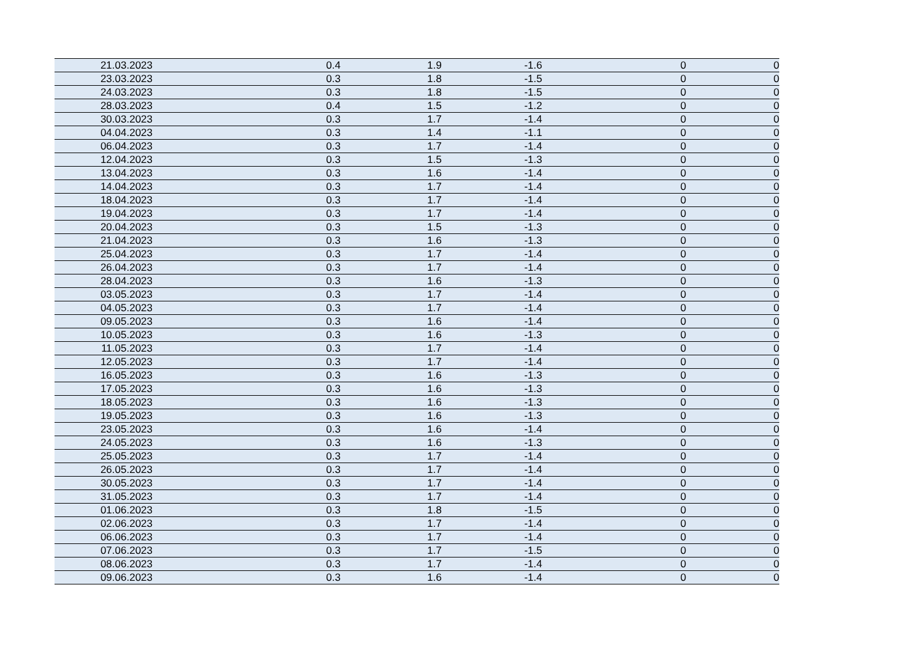| 21.03.2023 | 0.4 | 1.9 | -1.6 | 0 | 0 |
| 23.03.2023 | 0.3 | 1.8 | -1.5 | 0 | 0 |
| 24.03.2023 | 0.3 | 1.8 | -1.5 | 0 | 0 |
| 28.03.2023 | 0.4 | 1.5 | -1.2 | 0 | 0 |
| 30.03.2023 | 0.3 | 1.7 | -1.4 | 0 | 0 |
| 04.04.2023 | 0.3 | 1.4 | -1.1 | 0 | 0 |
| 06.04.2023 | 0.3 | 1.7 | -1.4 | 0 | 0 |
| 12.04.2023 | 0.3 | 1.5 | -1.3 | 0 | 0 |
| 13.04.2023 | 0.3 | 1.6 | -1.4 | 0 | 0 |
| 14.04.2023 | 0.3 | 1.7 | -1.4 | 0 | 0 |
| 18.04.2023 | 0.3 | 1.7 | -1.4 | 0 | 0 |
| 19.04.2023 | 0.3 | 1.7 | -1.4 | 0 | 0 |
| 20.04.2023 | 0.3 | 1.5 | -1.3 | 0 | 0 |
| 21.04.2023 | 0.3 | 1.6 | -1.3 | 0 | 0 |
| 25.04.2023 | 0.3 | 1.7 | -1.4 | 0 | 0 |
| 26.04.2023 | 0.3 | 1.7 | -1.4 | 0 | 0 |
| 28.04.2023 | 0.3 | 1.6 | -1.3 | 0 | 0 |
| 03.05.2023 | 0.3 | 1.7 | -1.4 | 0 | 0 |
| 04.05.2023 | 0.3 | 1.7 | -1.4 | 0 | 0 |
| 09.05.2023 | 0.3 | 1.6 | -1.4 | 0 | 0 |
| 10.05.2023 | 0.3 | 1.6 | -1.3 | 0 | 0 |
| 11.05.2023 | 0.3 | 1.7 | -1.4 | 0 | 0 |
| 12.05.2023 | 0.3 | 1.7 | -1.4 | 0 | 0 |
| 16.05.2023 | 0.3 | 1.6 | -1.3 | 0 | 0 |
| 17.05.2023 | 0.3 | 1.6 | -1.3 | 0 | 0 |
| 18.05.2023 | 0.3 | 1.6 | -1.3 | 0 | 0 |
| 19.05.2023 | 0.3 | 1.6 | -1.3 | 0 | 0 |
| 23.05.2023 | 0.3 | 1.6 | -1.4 | 0 | 0 |
| 24.05.2023 | 0.3 | 1.6 | -1.3 | 0 | 0 |
| 25.05.2023 | 0.3 | 1.7 | -1.4 | 0 | 0 |
| 26.05.2023 | 0.3 | 1.7 | -1.4 | 0 | 0 |
| 30.05.2023 | 0.3 | 1.7 | -1.4 | 0 | 0 |
| 31.05.2023 | 0.3 | 1.7 | -1.4 | 0 | 0 |
| 01.06.2023 | 0.3 | 1.8 | -1.5 | 0 | 0 |
| 02.06.2023 | 0.3 | 1.7 | -1.4 | 0 | 0 |
| 06.06.2023 | 0.3 | 1.7 | -1.4 | 0 | 0 |
| 07.06.2023 | 0.3 | 1.7 | -1.5 | 0 | 0 |
| 08.06.2023 | 0.3 | 1.7 | -1.4 | 0 | 0 |
| 09.06.2023 | 0.3 | 1.6 | -1.4 | 0 | 0 |